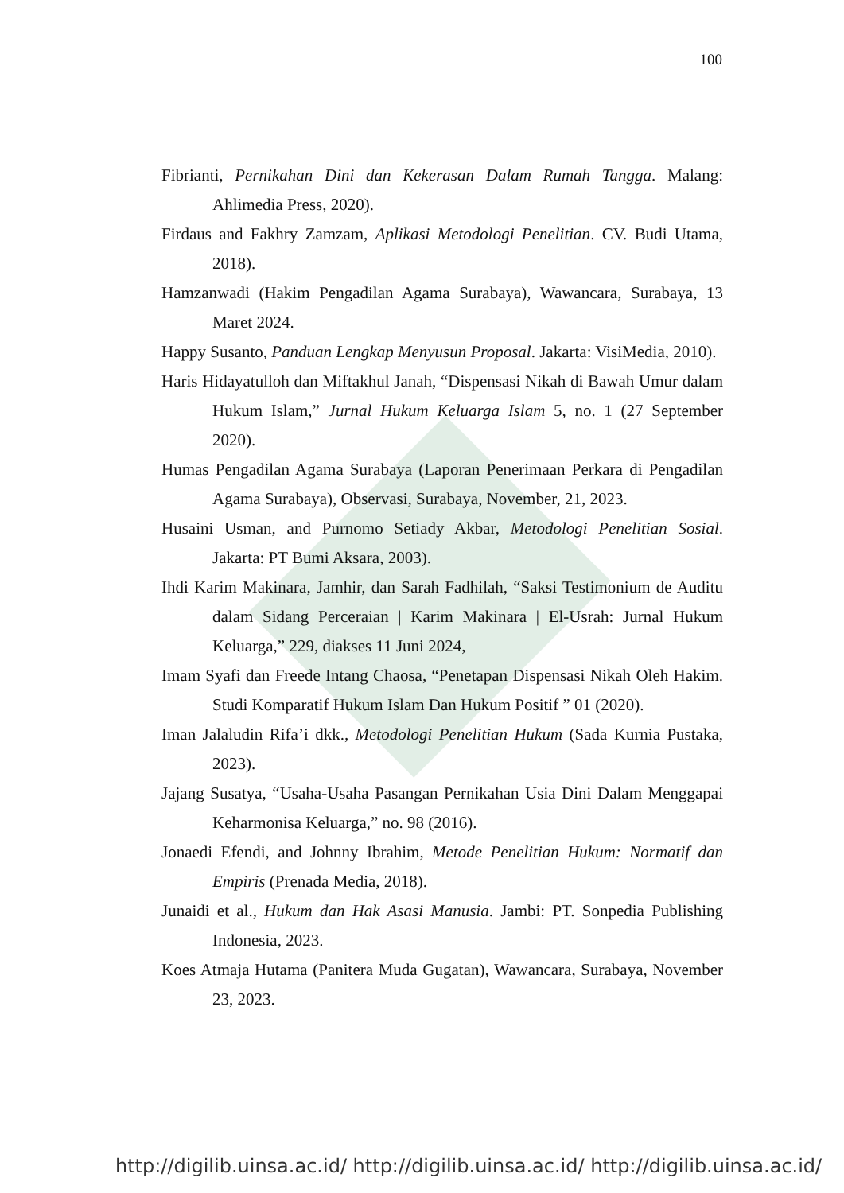100
Fibrianti, Pernikahan Dini dan Kekerasan Dalam Rumah Tangga. Malang: Ahlimedia Press, 2020).
Firdaus and Fakhry Zamzam, Aplikasi Metodologi Penelitian. CV. Budi Utama, 2018).
Hamzanwadi (Hakim Pengadilan Agama Surabaya), Wawancara, Surabaya, 13 Maret 2024.
Happy Susanto, Panduan Lengkap Menyusun Proposal. Jakarta: VisiMedia, 2010).
Haris Hidayatulloh dan Miftakhul Janah, “Dispensasi Nikah di Bawah Umur dalam Hukum Islam,” Jurnal Hukum Keluarga Islam 5, no. 1 (27 September 2020).
Humas Pengadilan Agama Surabaya (Laporan Penerimaan Perkara di Pengadilan Agama Surabaya), Observasi, Surabaya, November, 21, 2023.
Husaini Usman, and Purnomo Setiady Akbar, Metodologi Penelitian Sosial. Jakarta: PT Bumi Aksara, 2003).
Ihdi Karim Makinara, Jamhir, dan Sarah Fadhilah, “Saksi Testimonium de Auditu dalam Sidang Perceraian | Karim Makinara | El-Usrah: Jurnal Hukum Keluarga,” 229, diakses 11 Juni 2024,
Imam Syafi dan Freede Intang Chaosa, “Penetapan Dispensasi Nikah Oleh Hakim. Studi Komparatif Hukum Islam Dan Hukum Positif ” 01 (2020).
Iman Jalaludin Rifa’i dkk., Metodologi Penelitian Hukum (Sada Kurnia Pustaka, 2023).
Jajang Susatya, “Usaha-Usaha Pasangan Pernikahan Usia Dini Dalam Menggapai Keharmonisa Keluarga,” no. 98 (2016).
Jonaedi Efendi, and Johnny Ibrahim, Metode Penelitian Hukum: Normatif dan Empiris (Prenada Media, 2018).
Junaidi et al., Hukum dan Hak Asasi Manusia. Jambi: PT. Sonpedia Publishing Indonesia, 2023.
Koes Atmaja Hutama (Panitera Muda Gugatan), Wawancara, Surabaya, November 23, 2023.
http://digilib.uinsa.ac.id/ http://digilib.uinsa.ac.id/ http://digilib.uinsa.ac.id/